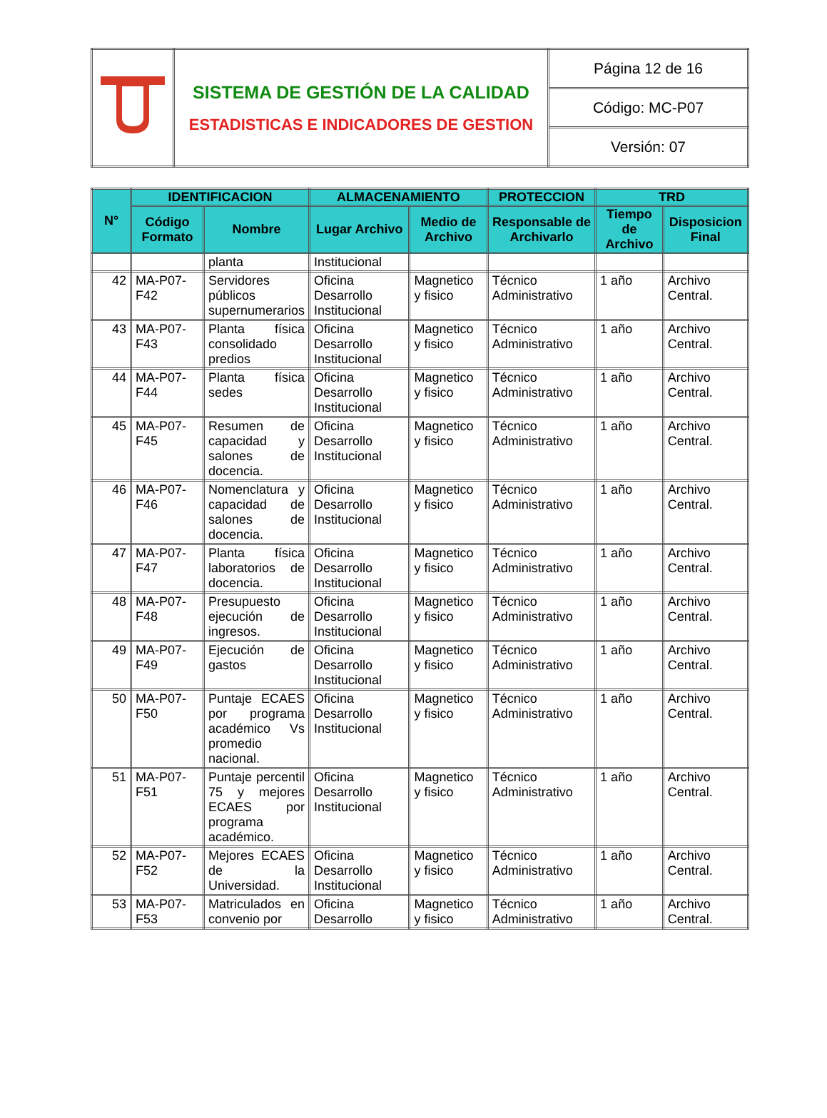| | SISTEMA DE GESTIÓN DE LA CALIDAD ESTADISTICAS E INDICADORES DE GESTION | Página 12 de 16 |
| | | Código: MC-P07 |
| | | Versión: 07 |
| N° | IDENTIFICACION | | ALMACENAMIENTO | | PROTECCION | TRD | |
| --- | --- | --- | --- | --- | --- | --- | --- |
| | Código Formato | Nombre | Lugar Archivo | Medio de Archivo | Responsable de Archivarlo | Tiempo de Archivo | Disposicion Final |
| | | planta | Institucional | | | | |
| 42 | MA-P07-F42 | Servidores públicos supernumerarios | Oficina Desarrollo Institucional | Magnetico y fisico | Técnico Administrativo | 1 año | Archivo Central. |
| 43 | MA-P07-F43 | Planta física consolidado predios | Oficina Desarrollo Institucional | Magnetico y fisico | Técnico Administrativo | 1 año | Archivo Central. |
| 44 | MA-P07-F44 | Planta física sedes | Oficina Desarrollo Institucional | Magnetico y fisico | Técnico Administrativo | 1 año | Archivo Central. |
| 45 | MA-P07-F45 | Resumen de capacidad y salones de docencia. | Oficina Desarrollo Institucional | Magnetico y fisico | Técnico Administrativo | 1 año | Archivo Central. |
| 46 | MA-P07-F46 | Nomenclatura y capacidad de salones de docencia. | Oficina Desarrollo Institucional | Magnetico y fisico | Técnico Administrativo | 1 año | Archivo Central. |
| 47 | MA-P07-F47 | Planta física laboratorios de docencia. | Oficina Desarrollo Institucional | Magnetico y fisico | Técnico Administrativo | 1 año | Archivo Central. |
| 48 | MA-P07-F48 | Presupuesto ejecución de ingresos. | Oficina Desarrollo Institucional | Magnetico y fisico | Técnico Administrativo | 1 año | Archivo Central. |
| 49 | MA-P07-F49 | Ejecución de gastos | Oficina Desarrollo Institucional | Magnetico y fisico | Técnico Administrativo | 1 año | Archivo Central. |
| 50 | MA-P07-F50 | Puntaje ECAES por programa académico Vs promedio nacional. | Oficina Desarrollo Institucional | Magnetico y fisico | Técnico Administrativo | 1 año | Archivo Central. |
| 51 | MA-P07-F51 | Puntaje percentil 75 y mejores ECAES por programa académico. | Oficina Desarrollo Institucional | Magnetico y fisico | Técnico Administrativo | 1 año | Archivo Central. |
| 52 | MA-P07-F52 | Mejores ECAES de la Universidad. | Oficina Desarrollo Institucional | Magnetico y fisico | Técnico Administrativo | 1 año | Archivo Central. |
| 53 | MA-P07-F53 | Matriculados en convenio por | Oficina Desarrollo | Magnetico y fisico | Técnico Administrativo | 1 año | Archivo Central. |